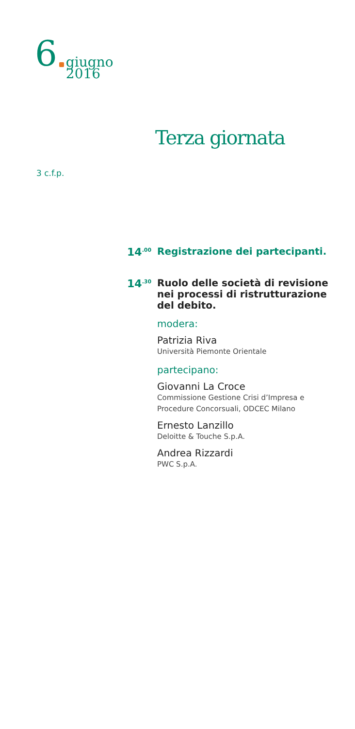6 giugno
2016
Terza giornata
3 c.f.p.
14<sup>.00</sup>
Registrazione dei partecipanti.
14<sup>.30</sup>
Ruolo delle società di revisione nei processi di ristrutturazione del debito.
modera:
Patrizia Riva
Università Piemonte Orientale
partecipano:
Giovanni La Croce
Commissione Gestione Crisi d’Impresa e Procedure Concorsuali, ODCEC Milano
Ernesto Lanzillo
Deloitte & Touche S.p.A.
Andrea Rizzardi
PWC S.p.A.